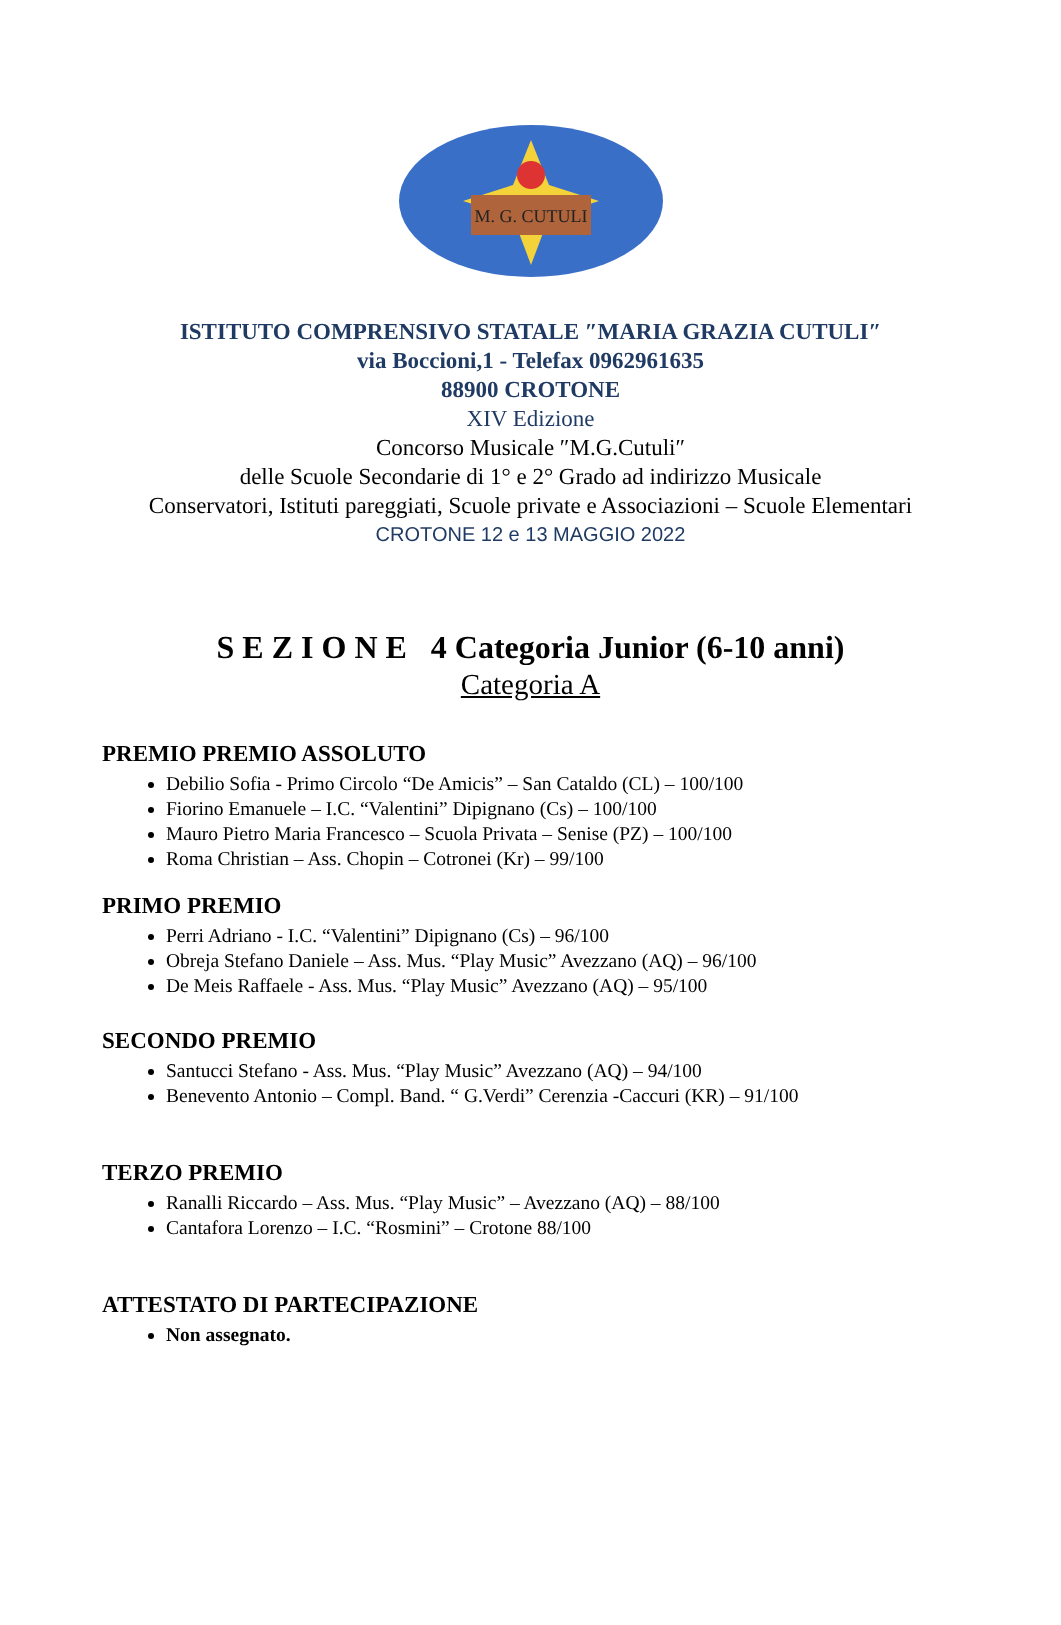M. G. CUTULI
ISTITUTO COMPRENSIVO STATALE ″MARIA GRAZIA CUTULI″
via Boccioni,1 - Telefax 0962961635
88900 CROTONE
XIV Edizione
Concorso Musicale ″M.G.Cutuli″
delle Scuole Secondarie di 1° e 2° Grado ad indirizzo Musicale
Conservatori, Istituti pareggiati, Scuole private e Associazioni – Scuole Elementari
CROTONE 12 e 13 MAGGIO 2022
S E Z I O N E 4 Categoria Junior (6-10 anni)
Categoria A
PREMIO PREMIO ASSOLUTO
Debilio Sofia - Primo Circolo “De Amicis” – San Cataldo (CL) – 100/100
Fiorino Emanuele – I.C. “Valentini” Dipignano (Cs) – 100/100
Mauro Pietro Maria Francesco – Scuola Privata – Senise (PZ) – 100/100
Roma Christian – Ass. Chopin – Cotronei (Kr) – 99/100
PRIMO PREMIO
Perri Adriano - I.C. “Valentini” Dipignano (Cs) – 96/100
Obreja Stefano Daniele – Ass. Mus. “Play Music” Avezzano (AQ) – 96/100
De Meis Raffaele - Ass. Mus. “Play Music” Avezzano (AQ) – 95/100
SECONDO PREMIO
Santucci Stefano - Ass. Mus. “Play Music” Avezzano (AQ) – 94/100
Benevento Antonio – Compl. Band. “ G.Verdi” Cerenzia -Caccuri (KR) – 91/100
TERZO PREMIO
Ranalli Riccardo – Ass. Mus. “Play Music” – Avezzano (AQ) – 88/100
Cantafora Lorenzo – I.C. “Rosmini” – Crotone 88/100
ATTESTATO DI PARTECIPAZIONE
Non assegnato.